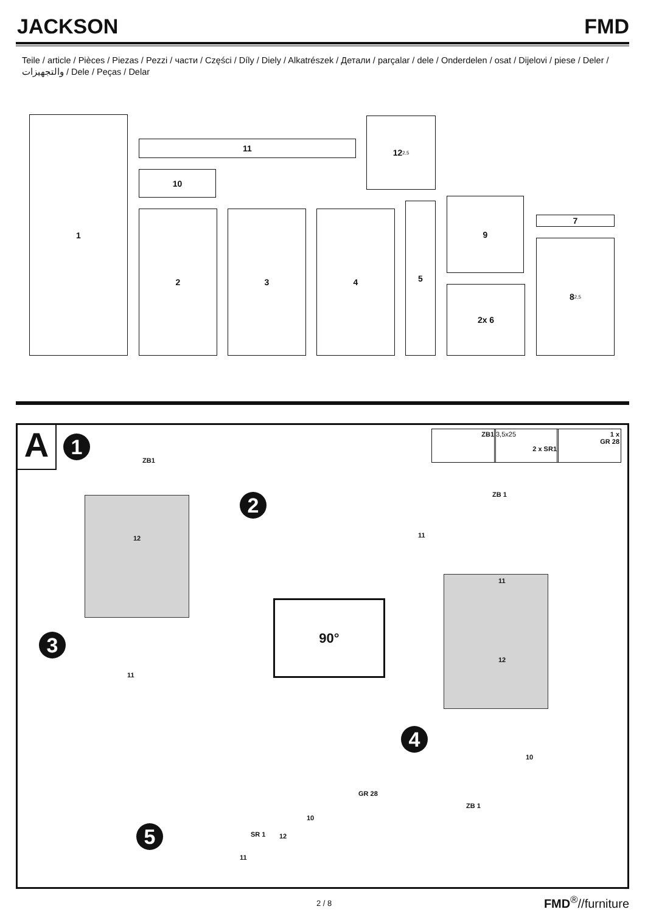JACKSON FMD
Teile / article / Pièces / Piezas / Pezzi / части / Części / Díly / Diely / Alkatrészek / Детали / parçalar / dele / Onderdelen / osat / Dijelovi / piese / Deler / والتجهيزات / Dele / Peças / Delar
1
11
10
12 2,5
2 3 4
5 9
7
2x 6
8 2,5
A 1
ZB1
ZB1
3,5x25
2 x SR1
1 x
GR 28
2 ZB 1
11
12
3
11
90°
11
12
4
10
ZB 1
GR 28
5
10
SR 1 12
11
2 / 8 FMD<sup>®</sup>//furniture